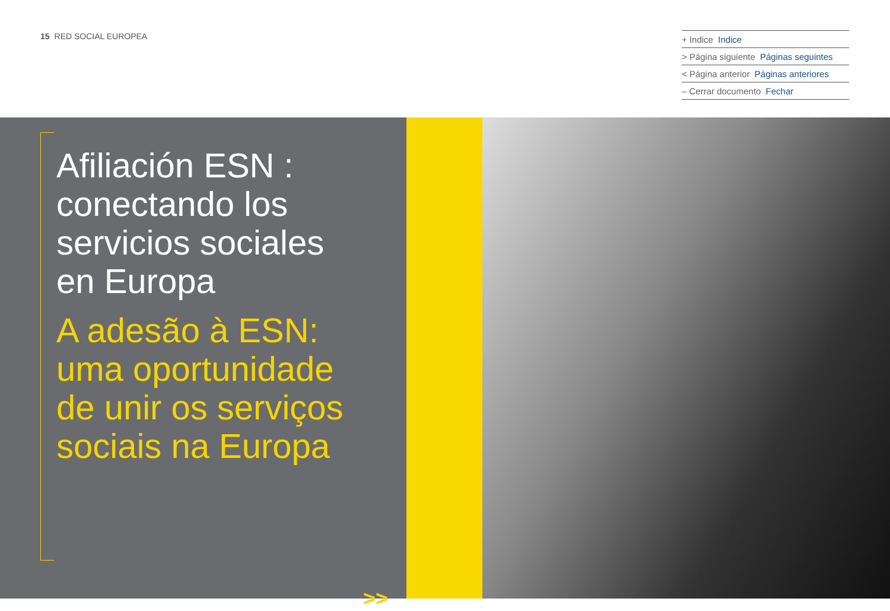15 RED SOCIAL EUROPEA
+ Indice Indice
> Página siguiente Páginas seguintes
< Página anterior Páginas anteriores
– Cerrar documento Fechar
Afiliación ESN :
conectando los
servicios sociales
en Europa
A adesão à ESN:
uma oportunidade
de unir os serviços
sociais na Europa
>>